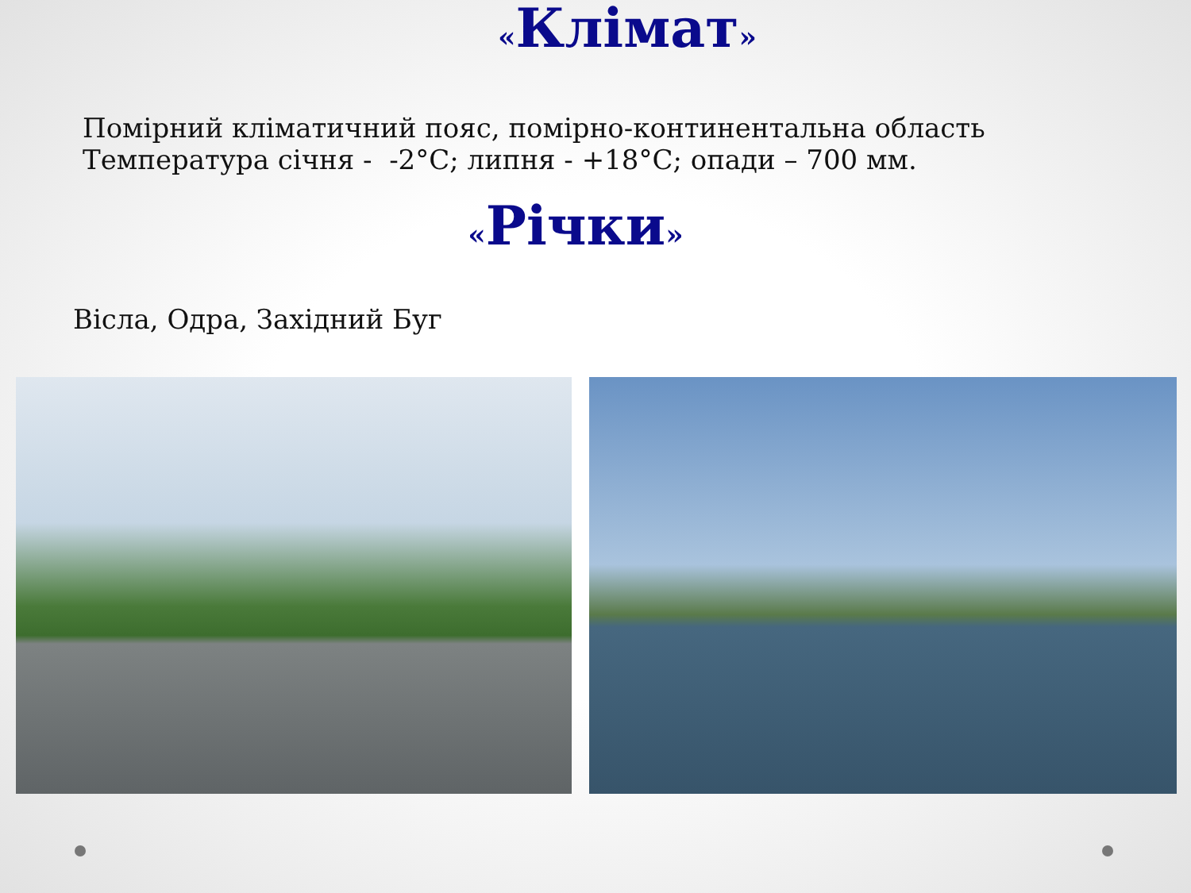«Клімат»
Помірний кліматичний пояс, помірно-континентальна область
Температура січня - -2°С; липня - +18°С; опади – 700 мм.
«Річки»
Вісла, Одра, Західний Буг